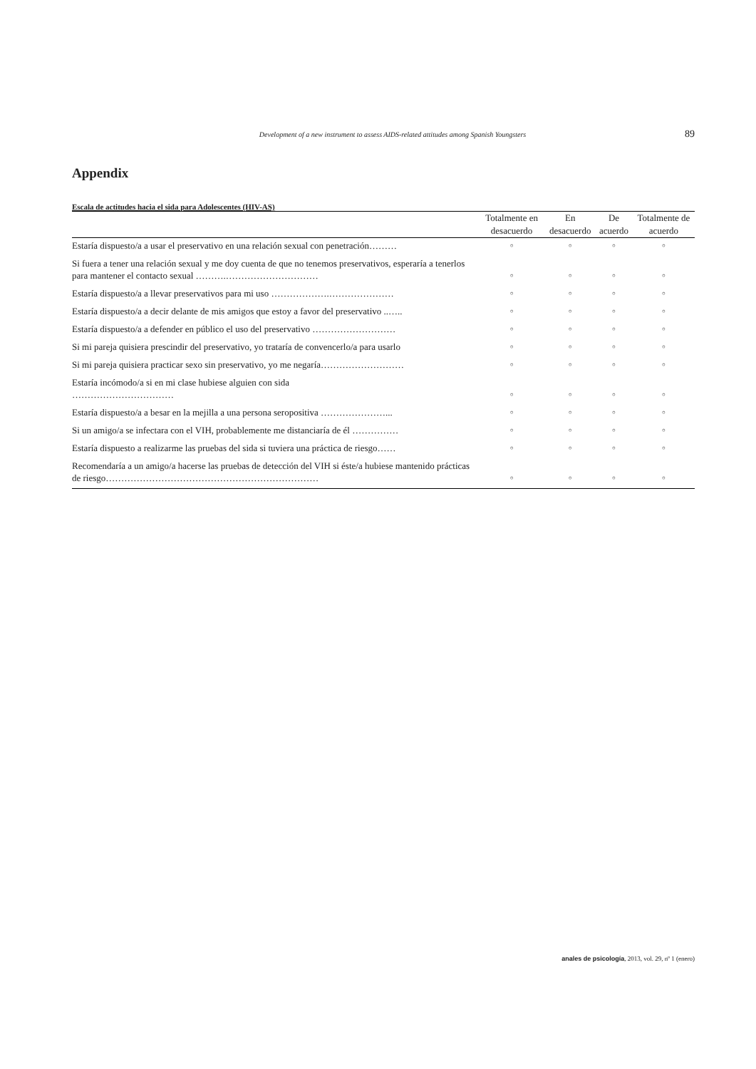Development of a new instrument to assess AIDS-related attitudes among Spanish Youngsters 89
Appendix
Escala de actitudes hacia el sida para Adolescentes (HIV-AS)
| | Totalmente en desacuerdo | En desacuerdo | De acuerdo | Totalmente de acuerdo |
| --- | --- | --- | --- | --- |
| Estaría dispuesto/a a usar el preservativo en una relación sexual con penetración……… | ○ | ○ | ○ | ○ |
| Si fuera a tener una relación sexual y me doy cuenta de que no tenemos preservativos, esperaría a tenerlos para mantener el contacto sexual ……….………………………… | ○ | ○ | ○ | ○ |
| Estaría dispuesto/a a llevar preservativos para mi uso ……………….………………… | ○ | ○ | ○ | ○ |
| Estaría dispuesto/a a decir delante de mis amigos que estoy a favor del preservativo ..….. | ○ | ○ | ○ | ○ |
| Estaría dispuesto/a a defender en público el uso del preservativo ……………………… | ○ | ○ | ○ | ○ |
| Si mi pareja quisiera prescindir del preservativo, yo trataría de convencerlo/a para usarlo | ○ | ○ | ○ | ○ |
| Si mi pareja quisiera practicar sexo sin preservativo, yo me negaría……………………… | ○ | ○ | ○ | ○ |
| Estaría incómodo/a si en mi clase hubiese alguien con sida …………………………… | ○ | ○ | ○ | ○ |
| Estaría dispuesto/a a besar en la mejilla a una persona seropositiva …………………... | ○ | ○ | ○ | ○ |
| Si un amigo/a se infectara con el VIH, probablemente me distanciaría de él …………… | ○ | ○ | ○ | ○ |
| Estaría dispuesto a realizarme las pruebas del sida si tuviera una práctica de riesgo…… | ○ | ○ | ○ | ○ |
| Recomendaría a un amigo/a hacerse las pruebas de detección del VIH si éste/a hubiese mantenido prácticas de riesgo…………………………………………………………… | ○ | ○ | ○ | ○ |
anales de psicología, 2013, vol. 29, nº 1 (enero)